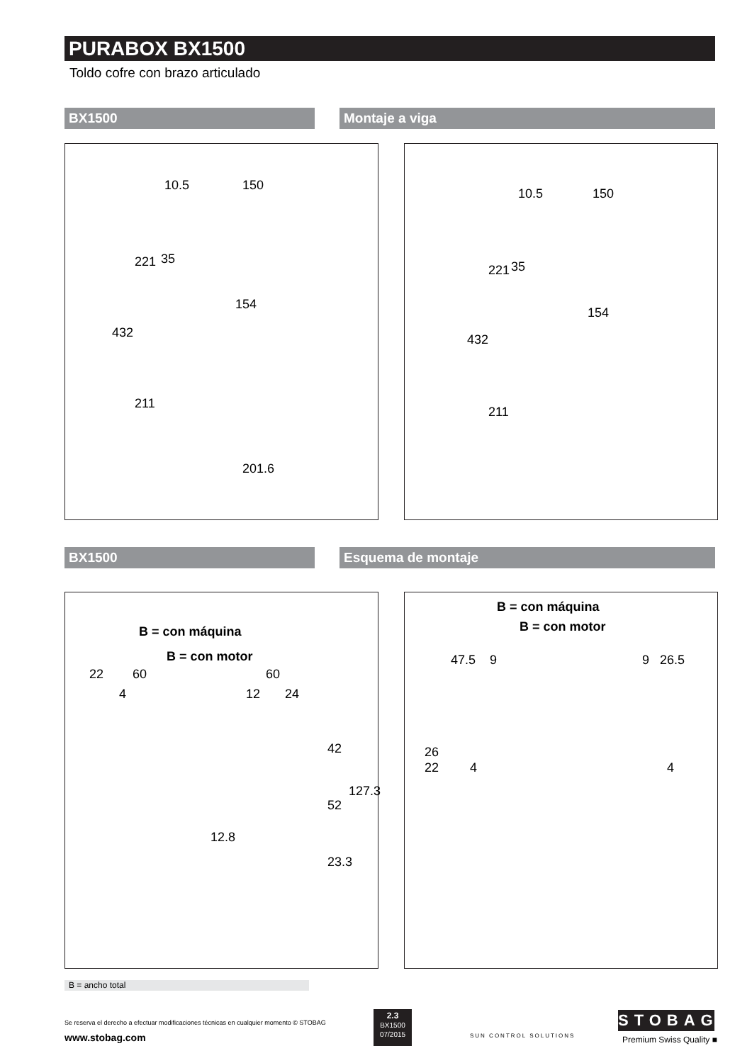PURABOX BX1500
Toldo cofre con brazo articulado
BX1500 Montaje a viga
10.5 150
35
154
221
432
211
201.6
10.5 150
35
154
221
432
211
BX1500 Esquema de montaje
B = con máquina
B = con motor
22 60 60
4 12 24
42
52
127.3
12.8
23.3
B = con máquina
B = con motor
47.5 9 9 26.5
26
22 4 4
B = ancho total
Se reserva el derecho a efectuar modificaciones técnicas en cualquier momento © STOBAG
www.stobag.com
2.3
BX1500
07/2015
SUN CONTROL SOLUTIONS
STOBAG
Premium Swiss Quality ■